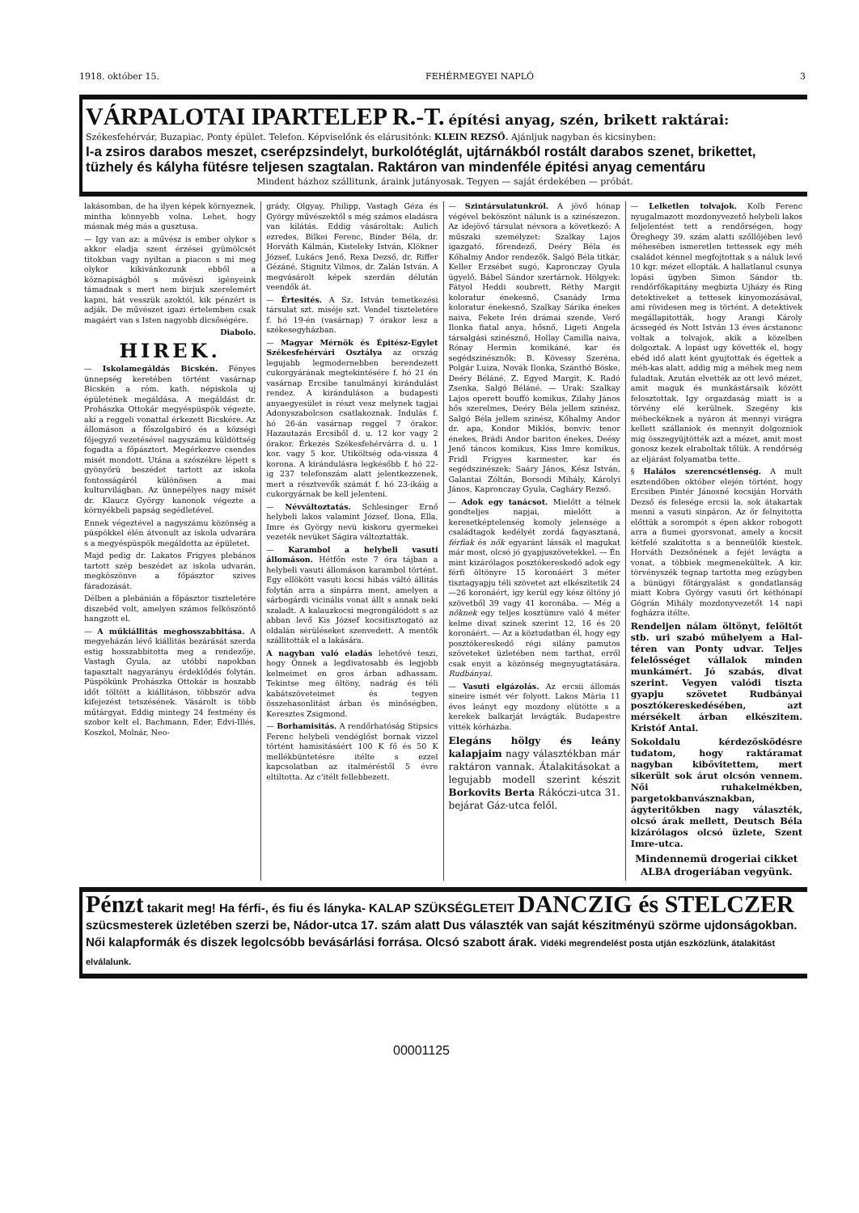1918. október 15. FEHÉRMEGYEI NAPLÓ 3
VÁRPALOTAI IPARTELEP R.-T.
építési anyag, szén, brikett raktárai:
Székesfehérvár, Buzapiac, Ponty épület. Telefon. Képviselőnk és elárusitónk: KLEIN REZSŐ. Ajánljuk nagyban és kicsinyben:
I-a zsiros darabos meszet, cserépzsindelyt, burkolótéglát, ujtárnákból rostált darabos szenet, brikettet, tüzhely és kályha fütésre teljesen szagtalan. Raktáron van mindenféle épitési anyag cementáru
Mindent házhoz szállitunk, áraink jutányosak. Tegyen — saját érdekében — próbát.
lakásomban, de ha ilyen képek környeznek, mintha könnyebb volna. Lehet, hogy másnak még más a gusztusa.
— Igy van az: a művész is ember olykor s akkor eladja szent érzései gyümölcsét titokban vagy nyiltan a piacon s mi meg olykor kikivánkozunk ebből a köznapiságból s művészi igényeink támadnak s mert nem birjuk szerelemért kapni, hát vesszük azoktól, kik pénzért is adják. De művészet igazi értelemben csak magáért van s Isten nagyobb dicsőségére.
Diabolo.
HIREK.
— Iskolamegáldás Bicskén. Fényes ünnepség keretében történt vasárnap Bicskén a róm. kath. népiskola uj épületének megáldása. A megáldást dr. Prohászka Ottokár megyéspüspök végezte, aki a reggeli vonattal érkezett Bicskére. Az állomáson a főszolgabiró és a községi főjegyző vezetésével nagyszámu küldöttség fogadta a főpásztort. Megérkezve csendes misét mondott. Utána a szószékre lépett s gyönyörü beszédet tartott az iskola fontosságáról különösen a mai kulturvilágban. Az ünnepélyes nagy misét dr. Klaucz György kanonok végezte a környékbeli papság segédletével.
Ennek végeztével a nagyszámu közönség a püspökkel élén átvonult az iskola udvarára s a megyéspüspök megáldotta az épületet.
Majd pedig dr. Lakatos Frigyes plebános tartott szép beszédet az iskola udvarán, megköszönve a főpásztor szives fáradozását.
Délben a plebánián a főpásztor tiszteletére diszebéd volt, amelyen számos felköszöntő hangzott el.
— A műkiállitás meghosszabbitása. A megyeházán lévő kiállitás bezárását szerda estig hosszabbitotta meg a rendezője, Vastagh Gyula, az utóbbi napokban tapasztalt nagyarányu érdeklődés folytán. Püspökünk Prohászka Ottokár is hoszabb időt töltött a kiállitáson, többször adva kifejezést tetszésének. Vásárolt is több műtárgyat. Eddig mintegy 24 festmény és szobor kelt el. Bachmann, Eder, Edvi-Illés, Koszkol, Molnár, Neo-
grády, Olgyay, Philipp, Vastagh Géza és György művészektől s még számos eladásra van kilátás. Eddig vásároltak: Aulich ezredes, Bilkei Ferenc, Binder Béla, dr. Horváth Kálmán, Kisteleky István, Klökner József, Lukács Jenő, Rexa Dezső, dr. Riffer Gézáné, Stignitz Vilmos, dr. Zalán István. A megvásárolt képek szerdán délután veendők át.
— Értesités. A Sz. István temetkezési társulat szt. miséje szt. Vendel tiszteletére f. hó 19-én (vasárnap) 7 órakor lesz a székesegyházban.
— Magyar Mérnök és Épitész-Egylet Székesfehérvári Osztálya az ország legujabb legmodernebben berendezett cukorgyárának megtekintésére f. hó 21 én vasárnap Ercsibe tanulmányi kirándulást rendez. A kiránduláson a budapesti anyaegyesület is részt vesz melynek tagjai Adonyszabolcson csatlakoznak. Indulás f. hó 26-án vasárnap reggel 7 órakor. Hazautazás Ercsiből d. u. 12 kor vagy 2 órakor. Érkezés Székesfehérvárra d. u. 1 kor. vagy 5 kor. Utiköltség oda-vissza 4 korona. A kirándulásra legkésőbb f. hó 22-ig 237 telefonszám alatt jelentkezzenek, mert a résztvevők számát f. hó 23-ikáig a cukorgyárnak be kell jelenteni.
— Névváltoztatás. Schlesinger Ernő helybeli lakos valamint József, Ilona, Ella, Imre és György nevü kiskoru gyermekei vezeték nevüket Ságira változtatták.
— Karambol a helybeli vasuti állomáson. Hétfőn este 7 óra tájban a helybeli vasuti állomáson karambol történt. Egy ellökött vasuti kocsi hibás váltó állitás folytán arra a sinpárra ment, amelyen a sárbogárdi vicinális vonat állt s annak neki szaladt. A kalauzkocsi megrongálódott s az abban levő Kis József kocsitisztogató az oldalán sérüléseket szenvedett. A mentők szállitották el a lakására.
A nagyban való eladás lehetővé teszi, hogy Önnek a legdivatosabb és legjobb kelmeimet en gros árban adhassam. Tekintse meg öltöny, nadrág és téli kabátszöveteimet és tegyen összehasonlitást árban és minőségben, Keresztes Zsigmond.
— Borhamisitás. A rendőrhatóság Stipsics Ferenc helybeli vendéglőst bornak vizzel történt hamisitásáért 100 K fő és 50 K mellékbüntetésre itélte s ezzel kapcsolatban az italméréstől 5 évre eltiltotta. Az c'itélt fellebbezett.
— Szintársulatunkról. A jövő hónap végével beköszönt nálunk is a szinészezon. Az idejövő társulat névsora a következő: A műszaki személyzet: Szalkay Lajos igazgató, főrendező, Deéry Béla és Kőhalmy Andor rendezők, Salgó Béla titkár, Keller Erzsébet sugó, Kapronczay Gyula ügyelő, Bábel Sándor szertárnok. Hölgyek: Fátyol Heddi soubrett, Réthy Margit koloratur énekesnő, Csanády Irma koloratur énekesnő, Szalkay Sárika énekes naiva, Fekete Irén drámai szende, Verő Ilonka fiatal anya, hősnő, Ligeti Angela társalgási szinésznő, Hollay Camilla naiva, Rónay Hermin komikáné, kar és segédszinésznők: B. Kövessy Szeréna, Polgár Luiza, Novák Ilonka, Szánthó Böske, Deéry Béláné, Z. Egyed Margit, K. Radó Zsenka, Salgó Béláné. — Urak: Szalkay Lajos operett bouffó komikus, Zilahy János hős szerelmes, Deéry Béla jellem szinész, Salgó Béla jellem szinész, Kőhalmy Andor dr. apa, Kondor Miklós, bonviv. tenor énekes, Brádi Andor bariton énekes, Deésy Jenő táncos komikus, Kiss Imre komikus, Fridl Frigyes karmester, kar és segédszinészek: Saáry János, Kész István, Galantai Zóltán, Borsodi Mihály, Károlyi János, Kapronczay Gyula, Cagháry Rezső.
— Adok egy tanácsot. Mielőtt a télnek gondteljes napjai, mielőtt a keresetképtelenség komoly jelensége a családtagok kedélyét zordá fagyasztaná, férfiak és nők egyaránt lássák el magukat már most, olcsó jó gyapjuszövetekkel. — Én mint kizárólagos posztókereskedő adok egy férfi öltönyre 15 koronáért 3 méter tisztagyapju téli szövetet azt elkészitetik 24—26 koronáért, igy kerül egy kész öltöny jó szövetből 39 vagy 41 koronába. — Még a nőknek egy teljes kosztümre való 4 méter kelme divat szinek szerint 12, 16 és 20 koronáért. — Az a köztudatban él, hogy egy posztókereskedő régi silány pamutos szöveteket üzletében nem tarthat, erről csak enyit a közönség megnyugtatására. Rudbányai.
— Vasuti elgázolás. Az ercsii állomás sineire ismét vér folyott. Lakos Mária 11 éves leányt egy mozdony elütötte s a kerekek balkarját levágták. Budapestre vitték kórházba.
Elegáns hölgy és leány kalapjaim nagy választékban már raktáron vannak. Átalakitásokat a legujabb modell szerint készit Borkovits Berta Rákóczi-utca 31. bejárat Gáz-utca felől.
— Lelketlen tolvajok. Kolb Ferenc nyugalmazott mozdonyvezető helybeli lakos feljelentést tett a rendőrségen, hogy Öreghegy 39. szám alatti szőllőjében levő méhesében ismeretlen tettessek egy méh családot kénnel megfojtottak s a náluk levő 10 kgr. mézet ellopták. A hallatlanul csunya lopási ügyben Simon Sándor tb. rendőrfőkapitány megbizta Ujházy és Ring detektiveket a tettesek kinyomozásával, ami rövidesen meg is történt. A detektivek megállapitották, hogy Arangi Károly ácssegéd és Nott István 13 éves ácstanonc voltak a tolvajok, akik a közelben dolgoztak. A lopást ugy követték el, hogy ebéd idő alatt ként gyujtottak és égettek a méh-kas alatt, addig mig a méhek meg nem fuladtak. Azután elvették az ott levő mézet, amit maguk és munkástársaik között felosztottak. Igy orgazdaság miatt is a törvény elé kerülnek. Szegény kis méheckéknek a nyáron át mennyi virágra kellett szállaniok és mennyit dolgozniok mig összegyüjtötték azt a mézet, amit most gonosz kezek elraboltak tőlük. A rendőrség az eljárást folyamatba tette.
§ Halálos szerencsétlenség. A mult esztendőben október elején történt, hogy Ercsiben Pintér Jánosné kocsiján Horváth Dezső és felesége ercsii la. sok átakartak menni a vasuti sinpáron. Az őr felnyitotta előttük a sorompót s épen akkor robogott arra a fiumei gyorsvonat, amely a kocsit kétfelé szakitotta s a benneülők kiestek. Horváth Dezsőnének a fejét levágta a vonat, a többiek megmenekültek. A kir. törvényszék tegnap tartotta meg ezügyben a bünügyi főtárgyalást s gondatlanság miatt Kobra György vasuti őrt kéthónapi Gógrán Mihály mozdonyvezetőt 14 napi fogházra itélte.
Rendeljen nálam öltönyt, felöltőt stb. uri szabó műhelyem a Hal-téren van Ponty udvar. Teljes felelősséget vállalok minden munkámért. Jó szabás, divat szerint. Vegyen valódi tiszta gyapju szövetet Rudbányai posztókereskedésében, azt mérsékelt árban elkészitem. Kristóf Antal.
Sokoldalu kérdezősködésre tudatom, hogy raktáramat nagyban kibővitettem, mert sikerült sok árut olcsón vennem. Női ruhakelmékben, pargetokbanvásznakban, ágyteritőkben nagy választék, olcsó árak mellett, Deutsch Béla kizárólagos olcsó üzlete, Szent Imre-utca.
Mindennemü drogeriai cikket ALBA drogeriában vegyünk.
Pénzt takarit meg! Ha férfi-, és fiu és lányka- KALAP SZÜKSÉGLETEIT DANCZIG és STELCZER
szücsmesterek üzletében szerzi be, Nádor-utca 17. szám alatt Dus választék van saját készitményü szörme ujdonságokban. Női kalapformák és diszek legolcsóbb bevásárlási forrása. Olcsó szabott árak. Vidéki megrendelést posta utján eszközlünk, átalakitást elválalunk.
00001125